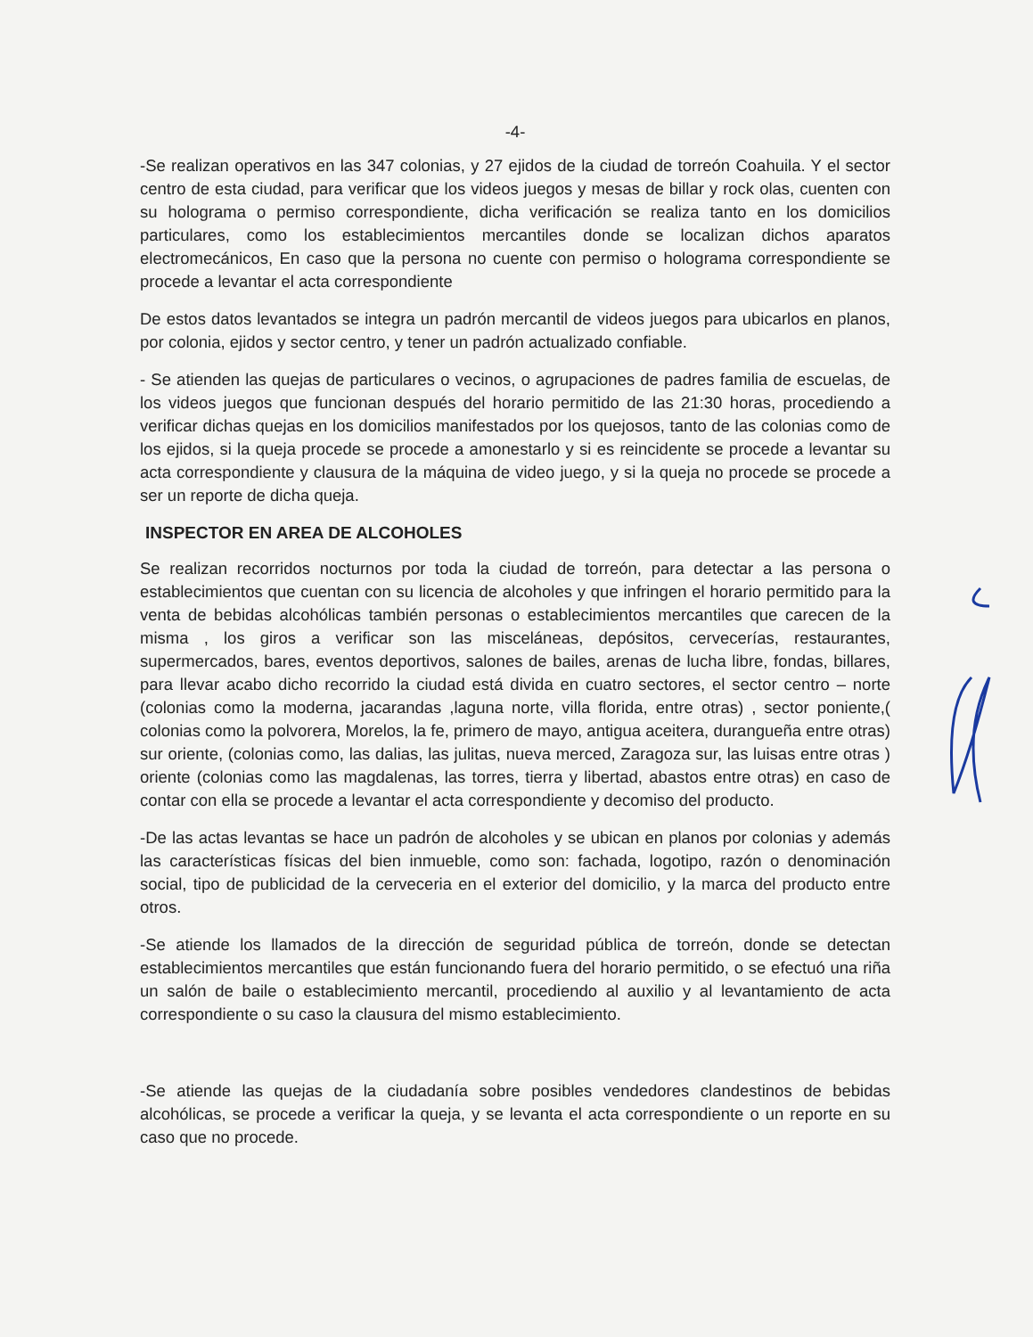-4-
-Se realizan operativos en las 347 colonias, y 27 ejidos de la ciudad de torreón Coahuila. Y el sector centro de esta ciudad, para verificar que los videos juegos y mesas de billar y rock olas, cuenten con su holograma o permiso correspondiente, dicha verificación se realiza tanto en los domicilios particulares, como los establecimientos mercantiles donde se localizan dichos aparatos electromecánicos, En caso que la persona no cuente con permiso o holograma correspondiente se procede a levantar el acta correspondiente
De estos datos levantados se integra un padrón mercantil de videos juegos para ubicarlos en planos, por colonia, ejidos y sector centro, y tener un padrón actualizado confiable.
- Se atienden las quejas de particulares o vecinos, o agrupaciones de padres familia de escuelas, de los videos juegos que funcionan después del horario permitido de las 21:30 horas, procediendo a verificar dichas quejas en los domicilios manifestados por los quejosos, tanto de las colonias como de los ejidos, si la queja procede se procede a amonestarlo y si es reincidente se procede a levantar su acta correspondiente y clausura de la máquina de video juego, y si la queja no procede se procede a ser un reporte de dicha queja.
INSPECTOR EN AREA DE ALCOHOLES
Se realizan recorridos nocturnos por toda la ciudad de torreón, para detectar a las persona o establecimientos que cuentan con su licencia de alcoholes y que infringen el horario permitido para la venta de bebidas alcohólicas también personas o establecimientos mercantiles que carecen de la misma , los giros a verificar son las misceláneas, depósitos, cervecerías, restaurantes, supermercados, bares, eventos deportivos, salones de bailes, arenas de lucha libre, fondas, billares, para llevar acabo dicho recorrido la ciudad está divida en cuatro sectores, el sector centro – norte (colonias como la moderna, jacarandas ,laguna norte, villa florida, entre otras) , sector poniente,( colonias como la polvorera, Morelos, la fe, primero de mayo, antigua aceitera, durangueña entre otras) sur oriente, (colonias como, las dalias, las julitas, nueva merced, Zaragoza sur, las luisas entre otras ) oriente (colonias como las magdalenas, las torres, tierra y libertad, abastos entre otras) en caso de contar con ella se procede a levantar el acta correspondiente y decomiso del producto.
-De las actas levantas se hace un padrón de alcoholes y se ubican en planos por colonias y además las características físicas del bien inmueble, como son: fachada, logotipo, razón o denominación social, tipo de publicidad de la cerveceria en el exterior del domicilio, y la marca del producto entre otros.
-Se atiende los llamados de la dirección de seguridad pública de torreón, donde se detectan establecimientos mercantiles que están funcionando fuera del horario permitido, o se efectuó una riña un salón de baile o establecimiento mercantil, procediendo al auxilio y al levantamiento de acta correspondiente o su caso la clausura del mismo establecimiento.
-Se atiende las quejas de la ciudadanía sobre posibles vendedores clandestinos de bebidas alcohólicas, se procede a verificar la queja, y se levanta el acta correspondiente o un reporte en su caso que no procede.